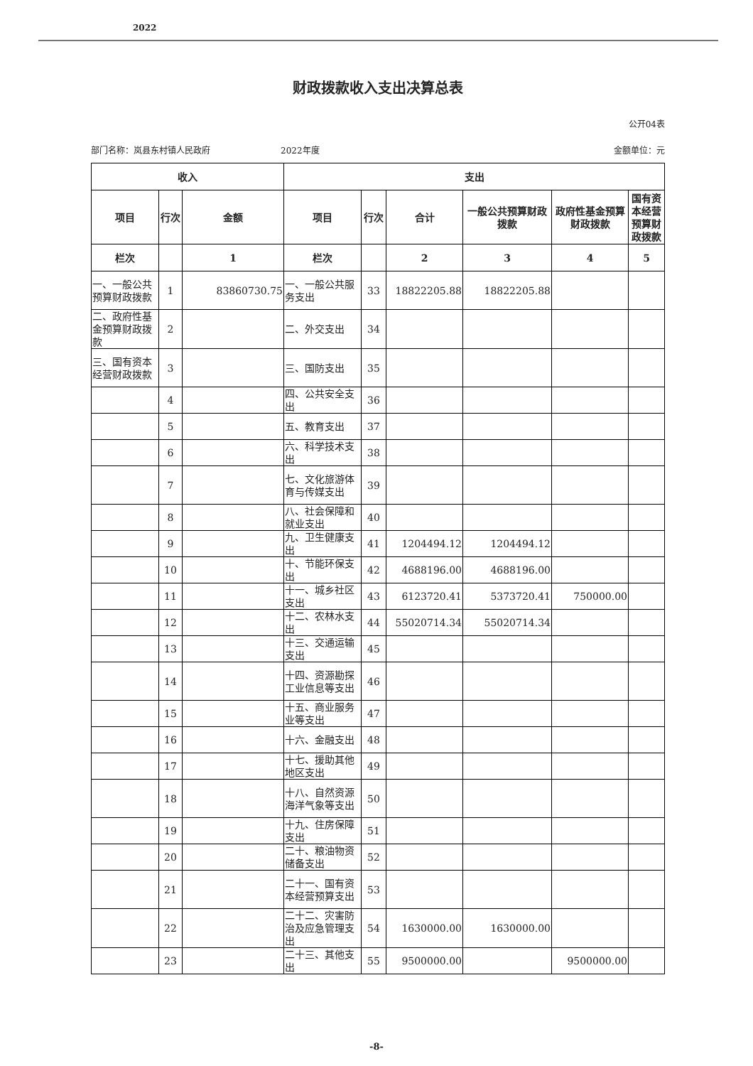2022
财政拨款收入支出决算总表
公开04表
部门名称：岚县东村镇人民政府 2022年度 金额单位：元
| 收入 | | | 支出 | | | | | |
| --- | --- | --- | --- | --- | --- | --- | --- | --- |
| 项目 | 行次 | 金额 | 项目 | 行次 | 合计 | 一般公共预算财政拨款 | 政府性基金预算财政拨款 | 国有资本经营预算财政拨款 |
| 栏次 | | 1 | 栏次 | | 2 | 3 | 4 | 5 |
| 一、一般公共预算财政拨款 | 1 | 83860730.75 | 一、一般公共服务支出 | 33 | 18822205.88 | 18822205.88 | | |
| 二、政府性基金预算财政拨款 | 2 | | 二、外交支出 | 34 | | | | |
| 三、国有资本经营财政拨款 | 3 | | 三、国防支出 | 35 | | | | |
| | 4 | | 四、公共安全支出 | 36 | | | | |
| | 5 | | 五、教育支出 | 37 | | | | |
| | 6 | | 六、科学技术支出 | 38 | | | | |
| | 7 | | 七、文化旅游体育与传媒支出 | 39 | | | | |
| | 8 | | 八、社会保障和就业支出 | 40 | | | | |
| | 9 | | 九、卫生健康支出 | 41 | 1204494.12 | 1204494.12 | | |
| | 10 | | 十、节能环保支出 | 42 | 4688196.00 | 4688196.00 | | |
| | 11 | | 十一、城乡社区支出 | 43 | 6123720.41 | 5373720.41 | 750000.00 | |
| | 12 | | 十二、农林水支出 | 44 | 55020714.34 | 55020714.34 | | |
| | 13 | | 十三、交通运输支出 | 45 | | | | |
| | 14 | | 十四、资源勘探工业信息等支出 | 46 | | | | |
| | 15 | | 十五、商业服务业等支出 | 47 | | | | |
| | 16 | | 十六、金融支出 | 48 | | | | |
| | 17 | | 十七、援助其他地区支出 | 49 | | | | |
| | 18 | | 十八、自然资源海洋气象等支出 | 50 | | | | |
| | 19 | | 十九、住房保障支出 | 51 | | | | |
| | 20 | | 二十、粮油物资储备支出 | 52 | | | | |
| | 21 | | 二十一、国有资本经营预算支出 | 53 | | | | |
| | 22 | | 二十二、灾害防治及应急管理支出 | 54 | 1630000.00 | 1630000.00 | | |
| | 23 | | 二十三、其他支出 | 55 | 9500000.00 | | 9500000.00 | |
-8-